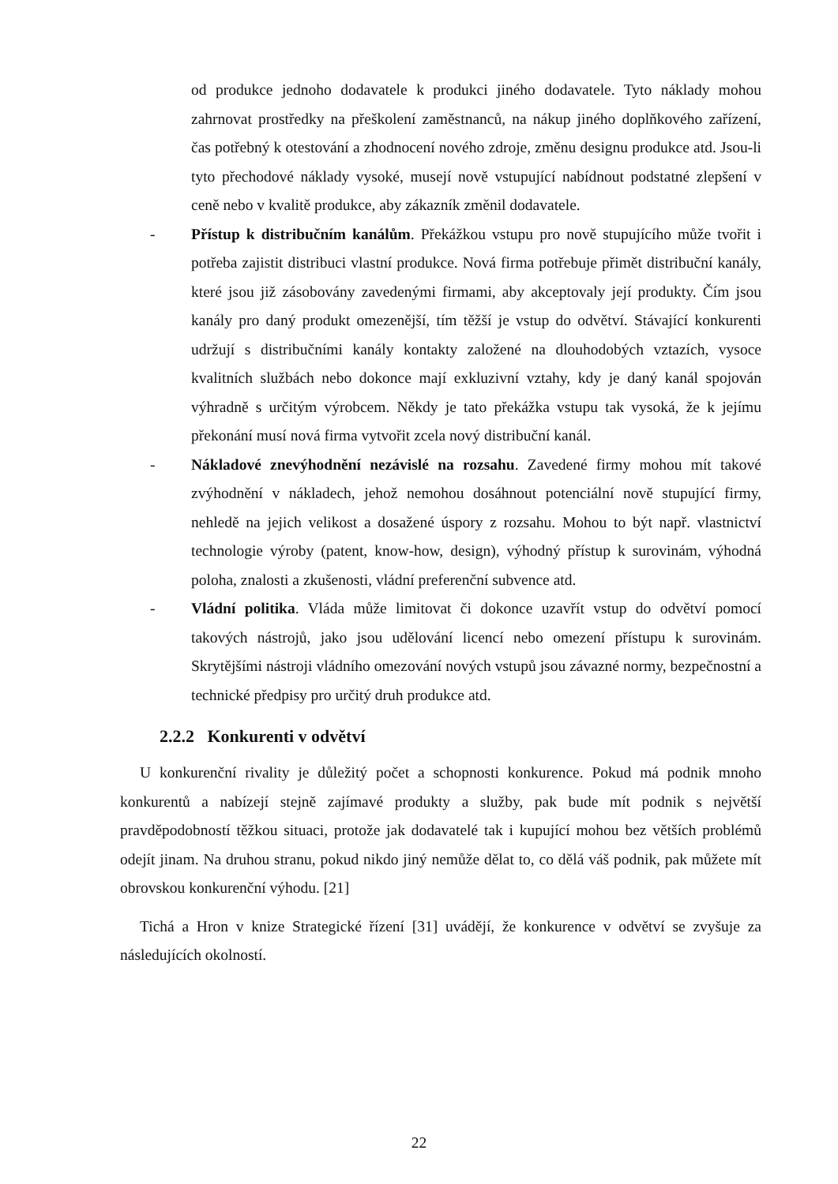od produkce jednoho dodavatele k produkci jiného dodavatele. Tyto náklady mohou zahrnovat prostředky na přeškolení zaměstnanců, na nákup jiného doplňkového zařízení, čas potřebný k otestování a zhodnocení nového zdroje, změnu designu produkce atd. Jsou-li tyto přechodové náklady vysoké, musejí nově vstupující nabídnout podstatné zlepšení v ceně nebo v kvalitě produkce, aby zákazník změnil dodavatele.
- Přístup k distribučním kanálům. Překážkou vstupu pro nově stupujícího může tvořit i potřeba zajistit distribuci vlastní produkce. Nová firma potřebuje přimět distribuční kanály, které jsou již zásobovány zavedenými firmami, aby akceptovaly její produkty. Čím jsou kanály pro daný produkt omezenější, tím těžší je vstup do odvětví. Stávající konkurenti udržují s distribučními kanály kontakty založené na dlouhodobých vztazích, vysoce kvalitních službách nebo dokonce mají exkluzivní vztahy, kdy je daný kanál spojován výhradně s určitým výrobcem. Někdy je tato překážka vstupu tak vysoká, že k jejímu překonání musí nová firma vytvořit zcela nový distribuční kanál.
- Nákladové znevýhodnění nezávislé na rozsahu. Zavedené firmy mohou mít takové zvýhodnění v nákladech, jehož nemohou dosáhnout potenciální nově stupující firmy, nehledě na jejich velikost a dosažené úspory z rozsahu. Mohou to být např. vlastnictví technologie výroby (patent, know-how, design), výhodný přístup k surovinám, výhodná poloha, znalosti a zkušenosti, vládní preferenční subvence atd.
- Vládní politika. Vláda může limitovat či dokonce uzavřít vstup do odvětví pomocí takových nástrojů, jako jsou udělování licencí nebo omezení přístupu k surovinám. Skrytějšími nástroji vládního omezování nových vstupů jsou závazné normy, bezpečnostní a technické předpisy pro určitý druh produkce atd.
2.2.2 Konkurenti v odvětví
U konkurenční rivality je důležitý počet a schopnosti konkurence. Pokud má podnik mnoho konkurentů a nabízejí stejně zajímavé produkty a služby, pak bude mít podnik s největší pravděpodobností těžkou situaci, protože jak dodavatelé tak i kupující mohou bez větších problémů odejít jinam. Na druhou stranu, pokud nikdo jiný nemůže dělat to, co dělá váš podnik, pak můžete mít obrovskou konkurenční výhodu. [21]
Tichá a Hron v knize Strategické řízení [31] uvádějí, že konkurence v odvětví se zvyšuje za následujících okolností.
22